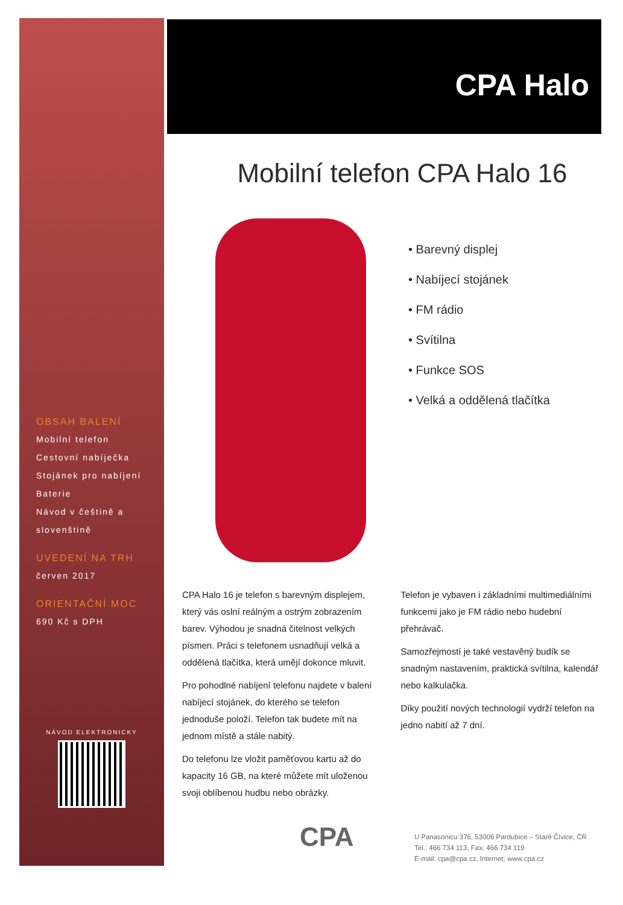OBSAH BALENÍ
Mobilní telefon
Cestovní nabíječka
Stojánek pro nabíjení
Baterie
Návod v češtině a
slovenštině
UVEDENÍ NA TRH
červen 2017
ORIENTAČNÍ MOC
690 Kč s DPH
NÁVOD ELEKTRONICKY
CPA Halo
Mobilní telefon CPA Halo 16
• Barevný displej
• Nabíjecí stojánek
• FM rádio
• Svítilna
• Funkce SOS
• Velká a oddělená tlačítka
CPA Halo 16 je telefon s barevným displejem, který vás oslní reálným a ostrým zobrazením barev. Výhodou je snadná čitelnost velkých písmen. Práci s telefonem usnadňují velká a oddělená tlačítka, která umějí dokonce mluvit.
Pro pohodlné nabíjení telefonu najdete v balení nabíjecí stojánek, do kterého se telefon jednoduše položí. Telefon tak budete mít na jednom místě a stále nabitý.
Do telefonu lze vložit paměťovou kartu až do kapacity 16 GB, na které můžete mít uloženou svoji oblíbenou hudbu nebo obrázky.
Telefon je vybaven i základními multimediálními funkcemi jako je FM rádio nebo hudební přehrávač.
Samozřejmostí je také vestavěný budík se snadným nastavením, praktická svítilna, kalendář nebo kalkulačka.
Díky použití nových technologií vydrží telefon na jedno nabití až 7 dní.
CPA
U Panasonicu 376, 53006 Pardubice – Staré Čívice, ČR
Tel.: 466 734 113, Fax: 466 734 119
E-mail: cpa@cpa.cz, Internet: www.cpa.cz